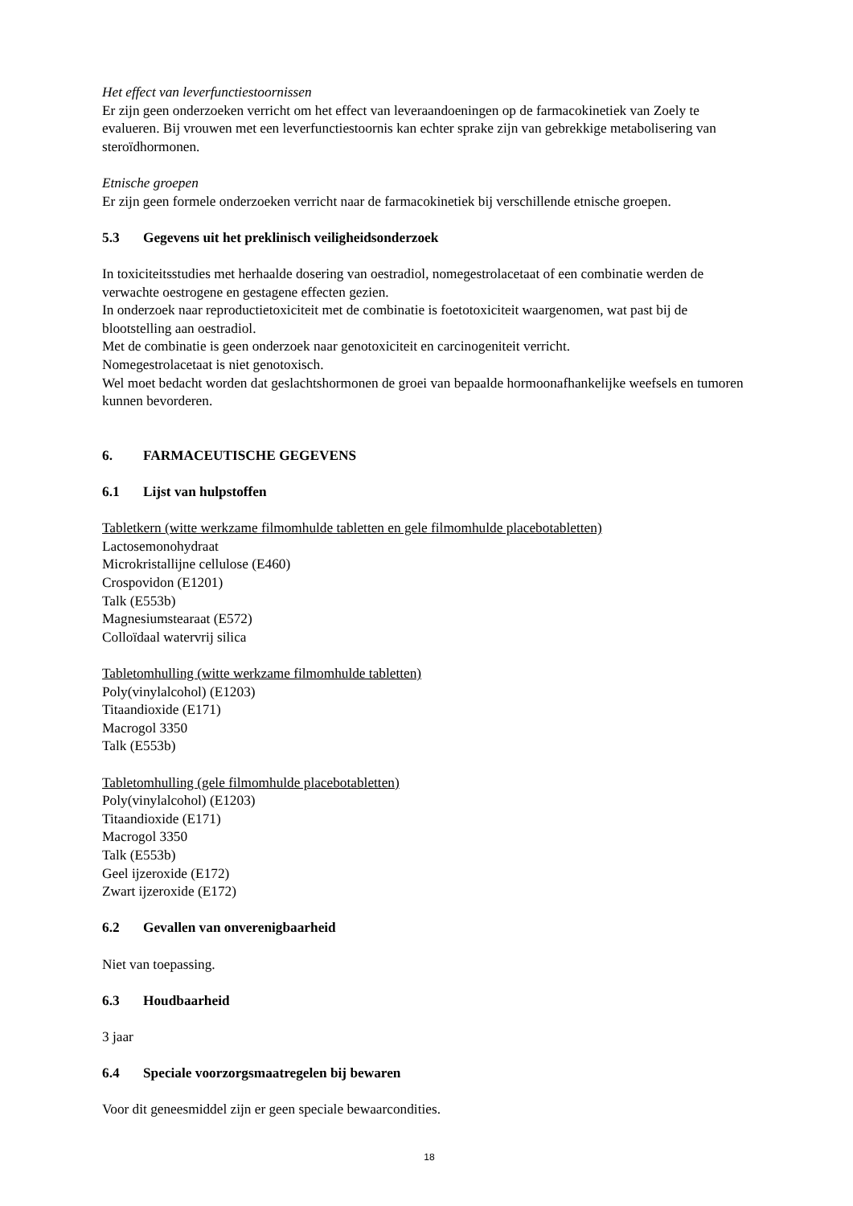Het effect van leverfunctiestoornissen
Er zijn geen onderzoeken verricht om het effect van leveraandoeningen op de farmacokinetiek van Zoely te evalueren. Bij vrouwen met een leverfunctiestoornis kan echter sprake zijn van gebrekkige metabolisering van steroïdhormonen.
Etnische groepen
Er zijn geen formele onderzoeken verricht naar de farmacokinetiek bij verschillende etnische groepen.
5.3 Gegevens uit het preklinisch veiligheidsonderzoek
In toxiciteitsstudies met herhaalde dosering van oestradiol, nomegestrolacetaat of een combinatie werden de verwachte oestrogene en gestagene effecten gezien.
In onderzoek naar reproductietoxiciteit met de combinatie is foetotoxiciteit waargenomen, wat past bij de blootstelling aan oestradiol.
Met de combinatie is geen onderzoek naar genotoxiciteit en carcinogeniteit verricht.
Nomegestrolacetaat is niet genotoxisch.
Wel moet bedacht worden dat geslachtshormonen de groei van bepaalde hormoonafhankelijke weefsels en tumoren kunnen bevorderen.
6. FARMACEUTISCHE GEGEVENS
6.1 Lijst van hulpstoffen
Tabletkern (witte werkzame filmomhulde tabletten en gele filmomhulde placebotabletten)
Lactosemonohydraat
Microkristallijne cellulose (E460)
Crospovidon (E1201)
Talk (E553b)
Magnesiumstearaat (E572)
Colloïdaal watervrij silica
Tabletomhulling (witte werkzame filmomhulde tabletten)
Poly(vinylalcohol) (E1203)
Titaandioxide (E171)
Macrogol 3350
Talk (E553b)
Tabletomhulling (gele filmomhulde placebotabletten)
Poly(vinylalcohol) (E1203)
Titaandioxide (E171)
Macrogol 3350
Talk (E553b)
Geel ijzeroxide (E172)
Zwart ijzeroxide (E172)
6.2 Gevallen van onverenigbaarheid
Niet van toepassing.
6.3 Houdbaarheid
3 jaar
6.4 Speciale voorzorgsmaatregelen bij bewaren
Voor dit geneesmiddel zijn er geen speciale bewaarcondities.
18